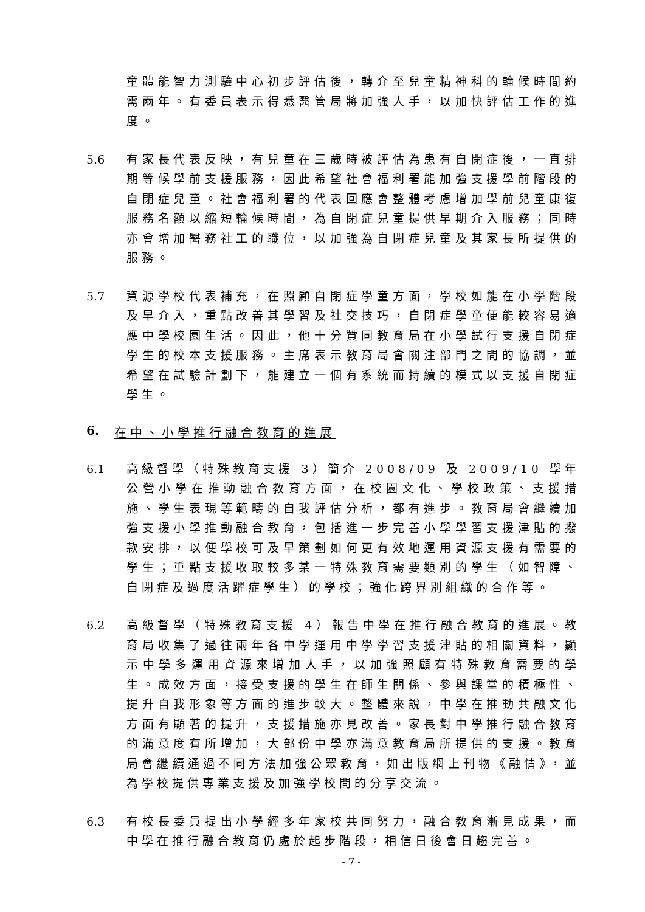童體能智力測驗中心初步評估後，轉介至兒童精神科的輪候時間約需兩年。有委員表示得悉醫管局將加強人手，以加快評估工作的進度。
5.6 有家長代表反映，有兒童在三歲時被評估為患有自閉症後，一直排期等候學前支援服務，因此希望社會福利署能加強支援學前階段的自閉症兒童。社會福利署的代表回應會整體考慮增加學前兒童康復服務名額以縮短輪候時間，為自閉症兒童提供早期介入服務；同時亦會增加醫務社工的職位，以加強為自閉症兒童及其家長所提供的服務。
5.7 資源學校代表補充，在照顧自閉症學童方面，學校如能在小學階段及早介入，重點改善其學習及社交技巧，自閉症學童便能較容易適應中學校園生活。因此，他十分贊同教育局在小學試行支援自閉症學生的校本支援服務。主席表示教育局會關注部門之間的協調，並希望在試驗計劃下，能建立一個有系統而持續的模式以支援自閉症學生。
6. 在中、小學推行融合教育的進展
6.1 高級督學（特殊教育支援 3）簡介 2008/09 及 2009/10 學年公營小學在推動融合教育方面，在校園文化、學校政策、支援措施、學生表現等範疇的自我評估分析，都有進步。教育局會繼續加強支援小學推動融合教育，包括進一步完善小學學習支援津貼的撥款安排，以便學校可及早策劃如何更有效地運用資源支援有需要的學生；重點支援收取較多某一特殊教育需要類別的學生（如智障、自閉症及過度活躍症學生）的學校；強化跨界別組織的合作等。
6.2 高級督學（特殊教育支援 4）報告中學在推行融合教育的進展。教育局收集了過往兩年各中學運用中學學習支援津貼的相關資料，顯示中學多運用資源來增加人手，以加強照顧有特殊教育需要的學生。成效方面，接受支援的學生在師生關係、參與課堂的積極性、提升自我形象等方面的進步較大。整體來說，中學在推動共融文化方面有顯著的提升，支援措施亦見改善。家長對中學推行融合教育的滿意度有所增加，大部份中學亦滿意教育局所提供的支援。教育局會繼續通過不同方法加強公眾教育，如出版網上刊物《融情》，並為學校提供專業支援及加強學校間的分享交流。
6.3 有校長委員提出小學經多年家校共同努力，融合教育漸見成果，而中學在推行融合教育仍處於起步階段，相信日後會日趨完善。
- 7 -